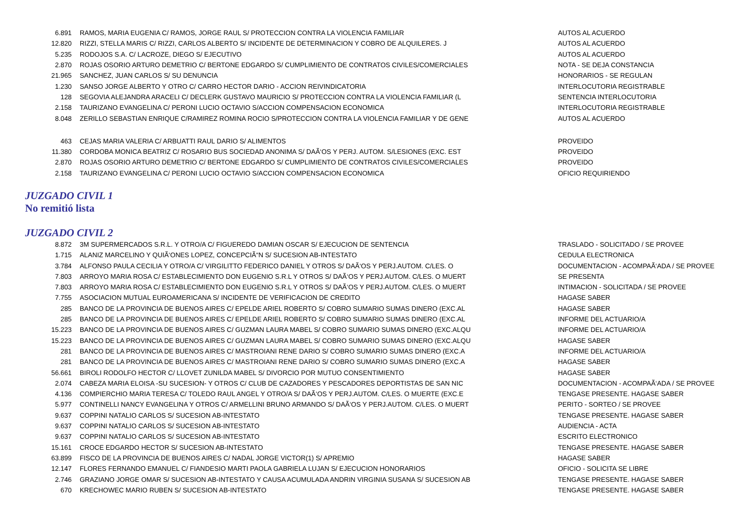| 6.891 | RAMOS, MARIA EUGENIA C/ RAMOS, JORGE RAUL S/ PROTECCION CONTRA LA VIOLENCIA FAMILIAR | AUTOS AL ACUERDO |
| 12.820 | RIZZI, STELLA MARIS C/ RIZZI, CARLOS ALBERTO S/ INCIDENTE DE DETERMINACION Y COBRO DE ALQUILERES. J | AUTOS AL ACUERDO |
| 5.235 | RODOJOS S.A. C/ LACROZE, DIEGO S/ EJECUTIVO | AUTOS AL ACUERDO |
| 2.870 | ROJAS OSORIO ARTURO DEMETRIO C/ BERTONE EDGARDO S/ CUMPLIMIENTO DE CONTRATOS CIVILES/COMERCIALES | NOTA - SE DEJA CONSTANCIA |
| 21.965 | SANCHEZ, JUAN CARLOS S/ SU DENUNCIA | HONORARIOS - SE REGULAN |
| 1.230 | SANSO JORGE ALBERTO Y OTRO C/ CARRO HECTOR DARIO - ACCION REIVINDICATORIA | INTERLOCUTORIA REGISTRABLE |
| 128 | SEGOVIA ALEJANDRA ARACELI C/ DECLERK GUSTAVO MAURICIO S/ PROTECCION CONTRA LA VIOLENCIA FAMILIAR (L | SENTENCIA INTERLOCUTORIA |
| 2.158 | TAURIZANO EVANGELINA C/ PERONI LUCIO OCTAVIO S/ACCION COMPENSACION ECONOMICA | INTERLOCUTORIA REGISTRABLE |
| 8.048 | ZERILLO SEBASTIAN ENRIQUE C/RAMIREZ ROMINA ROCIO S/PROTECCION CONTRA LA VIOLENCIA FAMILIAR Y DE GENE | AUTOS AL ACUERDO |
| 463 | CEJAS MARIA VALERIA C/ ARBUATTI RAUL DARIO S/ ALIMENTOS | PROVEIDO |
| 11.380 | CORDOBA MONICA BEATRIZ C/ ROSARIO BUS SOCIEDAD ANONIMA S/ DAÃ‘OS Y PERJ. AUTOM. S/LESIONES (EXC. EST | PROVEIDO |
| 2.870 | ROJAS OSORIO ARTURO DEMETRIO C/ BERTONE EDGARDO S/ CUMPLIMIENTO DE CONTRATOS CIVILES/COMERCIALES | PROVEIDO |
| 2.158 | TAURIZANO EVANGELINA C/ PERONI LUCIO OCTAVIO S/ACCION COMPENSACION ECONOMICA | OFICIO REQUIRIENDO |
JUZGADO CIVIL 1
No remitió lista
JUZGADO CIVIL 2
| 8.872 | 3M SUPERMERCADOS S.R.L. Y OTRO/A C/ FIGUEREDO DAMIAN OSCAR S/ EJECUCION DE SENTENCIA | TRASLADO - SOLICITADO / SE PROVEE |
| 1.715 | ALANIZ MARCELINO Y QUIÃ‘ONES LOPEZ, CONCEPCIÃ“N S/ SUCESION AB-INTESTATO | CEDULA ELECTRONICA |
| 3.784 | ALFONSO PAULA CECILIA Y OTRO/A C/ VIRGILITTO FEDERICO DANIEL Y OTROS S/ DAÃ‘OS Y PERJ.AUTOM. C/LES. O | DOCUMENTACION - ACOMPAÃ‘ADA / SE PROVEE |
| 7.803 | ARROYO MARIA ROSA C/ ESTABLECIMIENTO DON EUGENIO S.R.L Y OTROS S/ DAÃ‘OS Y PERJ.AUTOM. C/LES. O MUERT | SE PRESENTA |
| 7.803 | ARROYO MARIA ROSA C/ ESTABLECIMIENTO DON EUGENIO S.R.L Y OTROS S/ DAÃ‘OS Y PERJ.AUTOM. C/LES. O MUERT | INTIMACION - SOLICITADA / SE PROVEE |
| 7.755 | ASOCIACION MUTUAL EUROAMERICANA S/ INCIDENTE DE VERIFICACION DE CREDITO | HAGASE SABER |
| 285 | BANCO DE LA PROVINCIA DE BUENOS AIRES C/ EPELDE ARIEL ROBERTO S/ COBRO SUMARIO SUMAS DINERO (EXC.AL | HAGASE SABER |
| 285 | BANCO DE LA PROVINCIA DE BUENOS AIRES C/ EPELDE ARIEL ROBERTO S/ COBRO SUMARIO SUMAS DINERO (EXC.AL | INFORME DEL ACTUARIO/A |
| 15.223 | BANCO DE LA PROVINCIA DE BUENOS AIRES C/ GUZMAN LAURA MABEL S/ COBRO SUMARIO SUMAS DINERO (EXC.ALQU | INFORME DEL ACTUARIO/A |
| 15.223 | BANCO DE LA PROVINCIA DE BUENOS AIRES C/ GUZMAN LAURA MABEL S/ COBRO SUMARIO SUMAS DINERO (EXC.ALQU | HAGASE SABER |
| 281 | BANCO DE LA PROVINCIA DE BUENOS AIRES C/ MASTROIANI RENE DARIO S/ COBRO SUMARIO SUMAS DINERO (EXC.A | INFORME DEL ACTUARIO/A |
| 281 | BANCO DE LA PROVINCIA DE BUENOS AIRES C/ MASTROIANI RENE DARIO S/ COBRO SUMARIO SUMAS DINERO (EXC.A | HAGASE SABER |
| 56.661 | BIROLI RODOLFO HECTOR C/ LLOVET ZUNILDA MABEL S/ DIVORCIO POR MUTUO CONSENTIMIENTO | HAGASE SABER |
| 2.074 | CABEZA MARIA ELOISA -SU SUCESION- Y OTROS C/ CLUB DE CAZADORES Y PESCADORES DEPORTISTAS DE SAN NIC | DOCUMENTACION - ACOMPAÃ‘ADA / SE PROVEE |
| 4.136 | COMPIERCHIO MARIA TERESA C/ TOLEDO RAUL ANGEL Y OTRO/A S/ DAÃ‘OS Y PERJ.AUTOM. C/LES. O MUERTE (EXC.E | TENGASE PRESENTE. HAGASE SABER |
| 5.977 | CONTINELLI NANCY EVANGELINA Y OTROS C/ ARMELLINI BRUNO ARMANDO S/ DAÃ‘OS Y PERJ.AUTOM. C/LES. O MUERT | PERITO - SORTEO / SE PROVEE |
| 9.637 | COPPINI NATALIO CARLOS S/ SUCESION AB-INTESTATO | TENGASE PRESENTE. HAGASE SABER |
| 9.637 | COPPINI NATALIO CARLOS S/ SUCESION AB-INTESTATO | AUDIENCIA - ACTA |
| 9.637 | COPPINI NATALIO CARLOS S/ SUCESION AB-INTESTATO | ESCRITO ELECTRONICO |
| 15.161 | CROCE EDGARDO HECTOR S/ SUCESION AB-INTESTATO | TENGASE PRESENTE. HAGASE SABER |
| 63.899 | FISCO DE LA PROVINCIA DE BUENOS AIRES C/ NADAL JORGE VICTOR(1) S/ APREMIO | HAGASE SABER |
| 12.147 | FLORES FERNANDO EMANUEL C/ FIANDESIO MARTI PAOLA GABRIELA LUJAN S/ EJECUCION HONORARIOS | OFICIO - SOLICITA SE LIBRE |
| 2.746 | GRAZIANO JORGE OMAR S/ SUCESION AB-INTESTATO Y CAUSA ACUMULADA ANDRIN VIRGINIA SUSANA S/ SUCESION AB | TENGASE PRESENTE. HAGASE SABER |
| 670 | KRECHOWEC MARIO RUBEN S/ SUCESION AB-INTESTATO | TENGASE PRESENTE. HAGASE SABER |